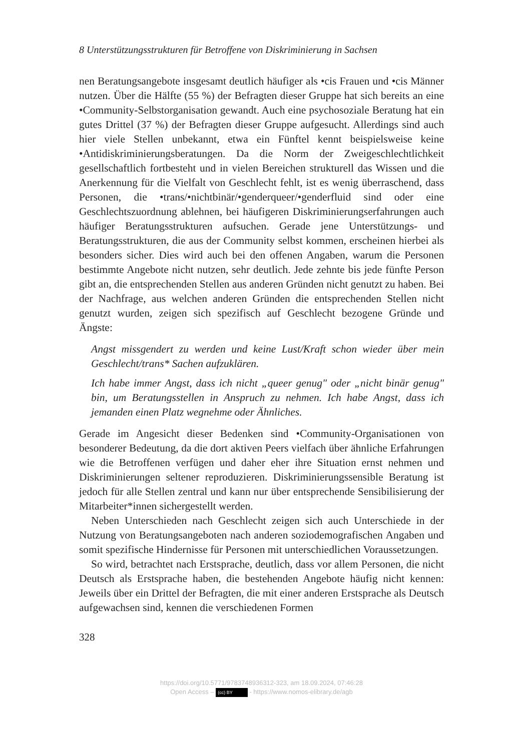8 Unterstützungsstrukturen für Betroffene von Diskriminierung in Sachsen
nen Beratungsangebote insgesamt deutlich häufiger als •cis Frauen und •cis Männer nutzen. Über die Hälfte (55 %) der Befragten dieser Gruppe hat sich bereits an eine •Community-Selbstorganisation gewandt. Auch eine psycho­soziale Beratung hat ein gutes Drittel (37 %) der Befragten dieser Gruppe aufgesucht. Allerdings sind auch hier viele Stellen unbekannt, etwa ein Fünftel kennt beispielsweise keine •Antidiskriminierungsberatungen. Da die Norm der Zweigeschlechtlichkeit gesellschaftlich fortbesteht und in vielen Berei­chen strukturell das Wissen und die Anerkennung für die Vielfalt von Ge­schlecht fehlt, ist es wenig überraschend, dass Personen, die •trans/•nicht­binär/•genderqueer/•genderfluid sind oder eine Geschlechtszuordnung ab­lehnen, bei häufigeren Diskriminierungserfahrungen auch häufiger Bera­tungsstrukturen aufsuchen. Gerade jene Unterstützungs- und Beratungs­strukturen, die aus der Community selbst kommen, erscheinen hierbei als besonders sicher. Dies wird auch bei den offenen Angaben, warum die Per­sonen bestimmte Angebote nicht nutzen, sehr deutlich. Jede zehnte bis jede fünfte Person gibt an, die entsprechenden Stellen aus anderen Gründen nicht genutzt zu haben. Bei der Nachfrage, aus welchen anderen Gründen die ent­sprechenden Stellen nicht genutzt wurden, zeigen sich spezifisch auf Ge­schlecht bezogene Gründe und Ängste:
Angst missgendert zu werden und keine Lust/Kraft schon wieder über mein Geschlecht/trans* Sachen aufzuklären.
Ich habe immer Angst, dass ich nicht „queer genug" oder „nicht binär genug" bin, um Beratungsstellen in Anspruch zu nehmen. Ich habe Angst, dass ich jemanden einen Platz wegnehme oder Ähnliches.
Gerade im Angesicht dieser Bedenken sind •Community-Organisationen von besonderer Bedeutung, da die dort aktiven Peers vielfach über ähnliche Erfahrungen wie die Betroffenen verfügen und daher eher ihre Situation ernst nehmen und Diskriminierungen seltener reproduzieren. Diskriminie­rungssensible Beratung ist jedoch für alle Stellen zentral und kann nur über entsprechende Sensibilisierung der Mitarbeiter*innen sichergestellt werden.
Neben Unterschieden nach Geschlecht zeigen sich auch Unterschiede in der Nutzung von Beratungsangeboten nach anderen soziodemografischen Angaben und somit spezifische Hindernisse für Personen mit unterschiedli­chen Voraussetzungen.
So wird, betrachtet nach Erstsprache, deutlich, dass vor allem Personen, die nicht Deutsch als Erstsprache haben, die bestehenden Angebote häufig nicht kennen: Jeweils über ein Drittel der Befragten, die mit einer anderen Erst­sprache als Deutsch aufgewachsen sind, kennen die verschiedenen Formen
328
https://doi.org/10.5771/9783748936312-323, am 18.09.2024, 07:46:28
Open Access – (cc) BY - https://www.nomos-elibrary.de/agb